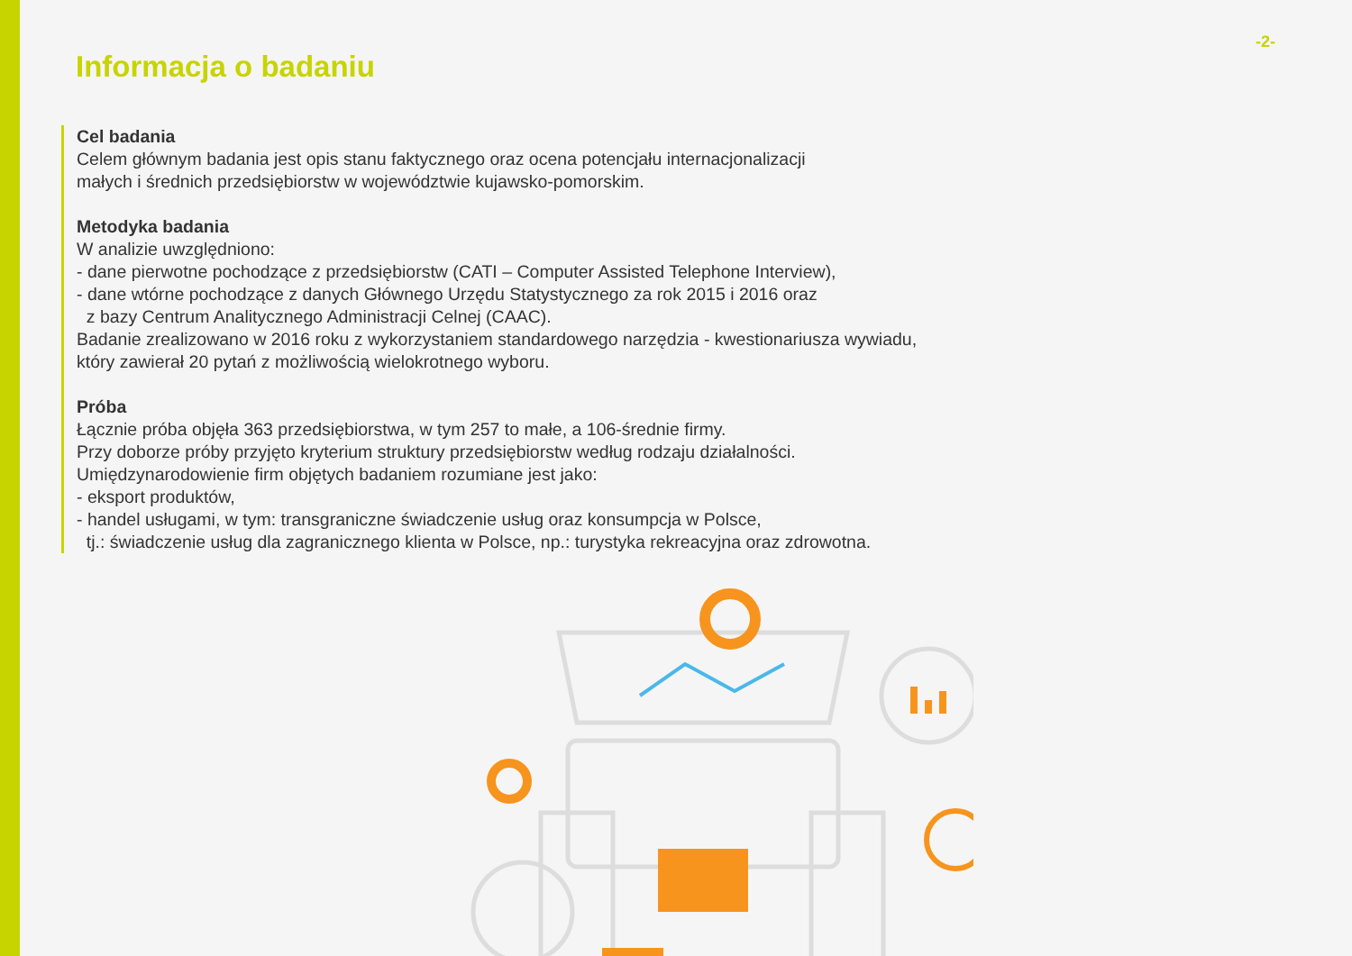-2-
Informacja o badaniu
Cel badania
Celem głównym badania jest opis stanu faktycznego oraz ocena potencjału internacjonalizacji
małych i średnich przedsiębiorstw w województwie kujawsko-pomorskim.
Metodyka badania
W analizie uwzględniono:
- dane pierwotne pochodzące z przedsiębiorstw (CATI – Computer Assisted Telephone Interview),
- dane wtórne pochodzące z danych Głównego Urzędu Statystycznego za rok 2015 i 2016 oraz
z bazy Centrum Analitycznego Administracji Celnej (CAAC).
Badanie zrealizowano w 2016 roku z wykorzystaniem standardowego narzędzia - kwestionariusza wywiadu,
który zawierał 20 pytań z możliwością wielokrotnego wyboru.
Próba
Łącznie próba objęła 363 przedsiębiorstwa, w tym 257 to małe, a 106-średnie firmy.
Przy doborze próby przyjęto kryterium struktury przedsiębiorstw według rodzaju działalności.
Umiędzynarodowienie firm objętych badaniem rozumiane jest jako:
- eksport produktów,
- handel usługami, w tym: transgraniczne świadczenie usług oraz konsumpcja w Polsce,
tj.: świadczenie usług dla zagranicznego klienta w Polsce, np.: turystyka rekreacyjna oraz zdrowotna.